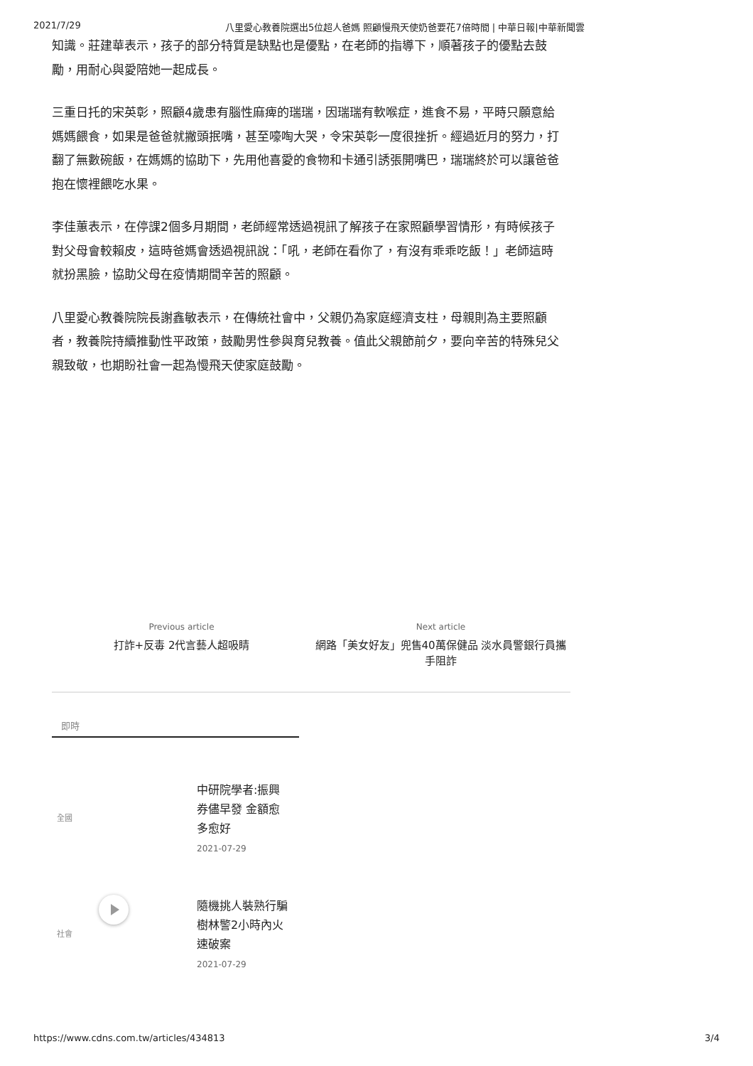2021/7/29 八里愛心教養院選出5位超人爸媽 照顧慢飛天使奶爸要花7倍時間 | 中華日報|中華新聞雲
知識。莊建華表示，孩子的部分特質是缺點也是優點，在老師的指導下，順著孩子的優點去鼓勵，用耐心與愛陪她一起成長。
三重日托的宋英彰，照顧4歲患有腦性麻痺的瑞瑞，因瑞瑞有軟喉症，進食不易，平時只願意給媽媽餵食，如果是爸爸就撇頭抿嘴，甚至嚎啕大哭，令宋英彰一度很挫折。經過近月的努力，打翻了無數碗飯，在媽媽的協助下，先用他喜愛的食物和卡通引誘張開嘴巴，瑞瑞終於可以讓爸爸抱在懷裡餵吃水果。
李佳蕙表示，在停課2個多月期間，老師經常透過視訊了解孩子在家照顧學習情形，有時候孩子對父母會較賴皮，這時爸媽會透過視訊說：「吼，老師在看你了，有沒有乖乖吃飯！」老師這時就扮黑臉，協助父母在疫情期間辛苦的照顧。
八里愛心教養院院長謝鑫敏表示，在傳統社會中，父親仍為家庭經濟支柱，母親則為主要照顧者，教養院持續推動性平政策，鼓勵男性參與育兒教養。值此父親節前夕，要向辛苦的特殊兒父親致敬，也期盼社會一起為慢飛天使家庭鼓勵。
Previous article
打詐+反毒 2代言藝人超吸睛
Next article
網路「美女好友」兜售40萬保健品 淡水員警銀行員攜手阻詐
即時
全國
中研院學者:振興券儘早發 金額愈多愈好
2021-07-29
社會
隨機挑人裝熟行騙 樹林警2小時內火速破案
2021-07-29
https://www.cdns.com.tw/articles/434813 3/4